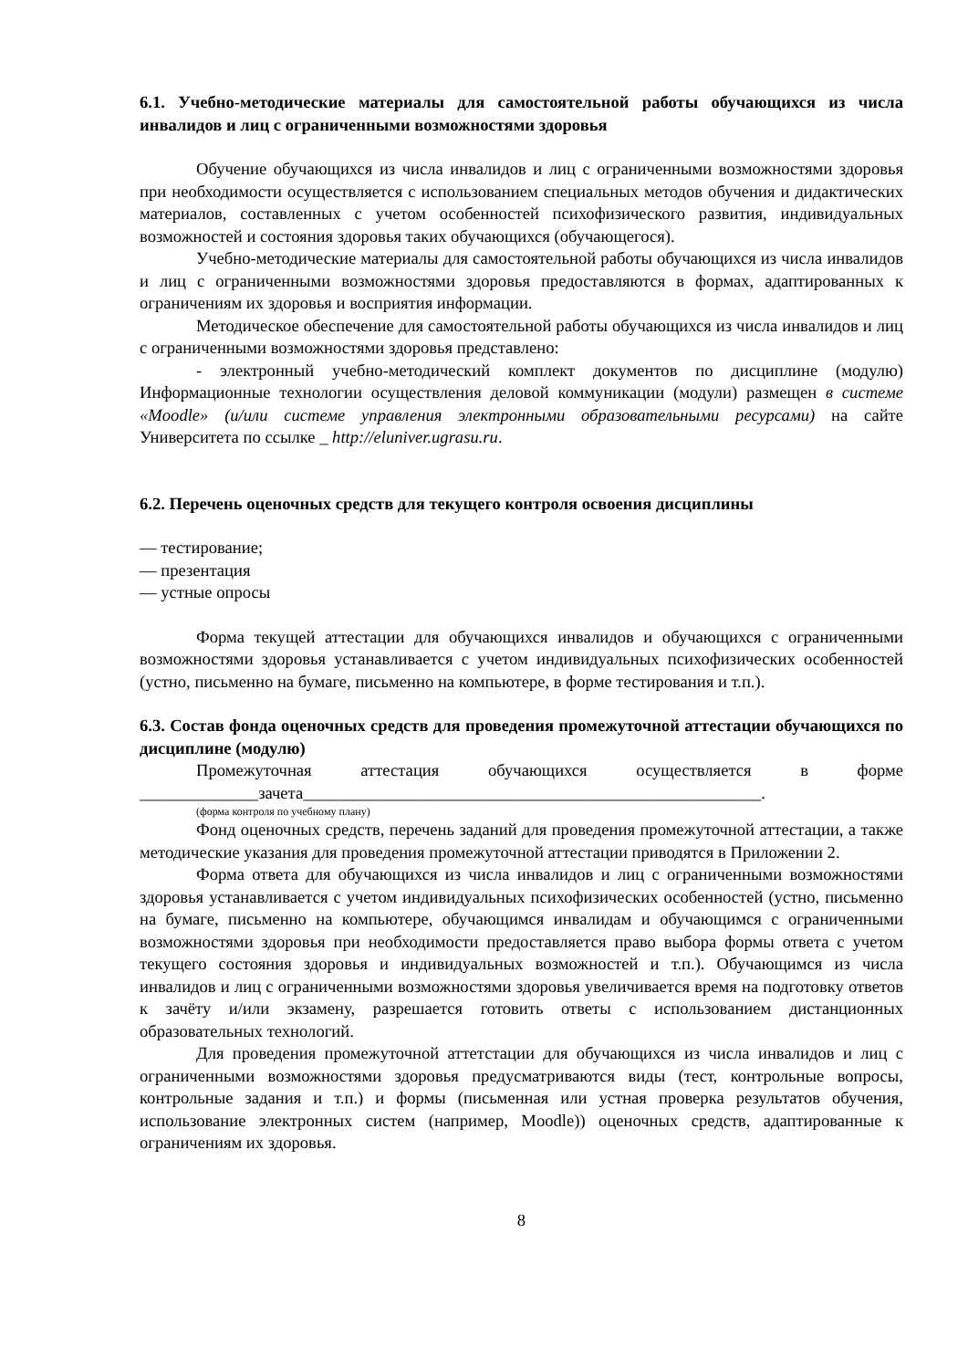6.1. Учебно-методические материалы для самостоятельной работы обучающихся из числа инвалидов и лиц с ограниченными возможностями здоровья
Обучение обучающихся из числа инвалидов и лиц с ограниченными возможностями здоровья при необходимости осуществляется с использованием специальных методов обучения и дидактических материалов, составленных с учетом особенностей психофизического развития, индивидуальных возможностей и состояния здоровья таких обучающихся (обучающегося).
Учебно-методические материалы для самостоятельной работы обучающихся из числа инвалидов и лиц с ограниченными возможностями здоровья предоставляются в формах, адаптированных к ограничениям их здоровья и восприятия информации.
Методическое обеспечение для самостоятельной работы обучающихся из числа инвалидов и лиц с ограниченными возможностями здоровья представлено:
- электронный учебно-методический комплект документов по дисциплине (модулю) Информационные технологии осуществления деловой коммуникации (модули) размещен в системе «Moodle» (и/или системе управления электронными образовательными ресурсами) на сайте Университета по ссылке _ http://eluniver.ugrasu.ru.
6.2. Перечень оценочных средств для текущего контроля освоения дисциплины
— тестирование;
— презентация
— устные опросы
Форма текущей аттестации для обучающихся инвалидов и обучающихся с ограниченными возможностями здоровья устанавливается с учетом индивидуальных психофизических особенностей (устно, письменно на бумаге, письменно на компьютере, в форме тестирования и т.п.).
6.3. Состав фонда оценочных средств для проведения промежуточной аттестации обучающихся по дисциплине (модулю)
Промежуточная аттестация обучающихся осуществляется в форме ______________зачета______________________________________________________.
(форма контроля по учебному плану)
Фонд оценочных средств, перечень заданий для проведения промежуточной аттестации, а также методические указания для проведения промежуточной аттестации приводятся в Приложении 2.
Форма ответа для обучающихся из числа инвалидов и лиц с ограниченными возможностями здоровья устанавливается с учетом индивидуальных психофизических особенностей (устно, письменно на бумаге, письменно на компьютере, обучающимся инвалидам и обучающимся с ограниченными возможностями здоровья при необходимости предоставляется право выбора формы ответа с учетом текущего состояния здоровья и индивидуальных возможностей и т.п.). Обучающимся из числа инвалидов и лиц с ограниченными возможностями здоровья увеличивается время на подготовку ответов к зачёту и/или экзамену, разрешается готовить ответы с использованием дистанционных образовательных технологий.
Для проведения промежуточной аттетстации для обучающихся из числа инвалидов и лиц с ограниченными возможностями здоровья предусматриваются виды (тест, контрольные вопросы, контрольные задания и т.п.) и формы (письменная или устная проверка результатов обучения, использование электронных систем (например, Moodle)) оценочных средств, адаптированные к ограничениям их здоровья.
8